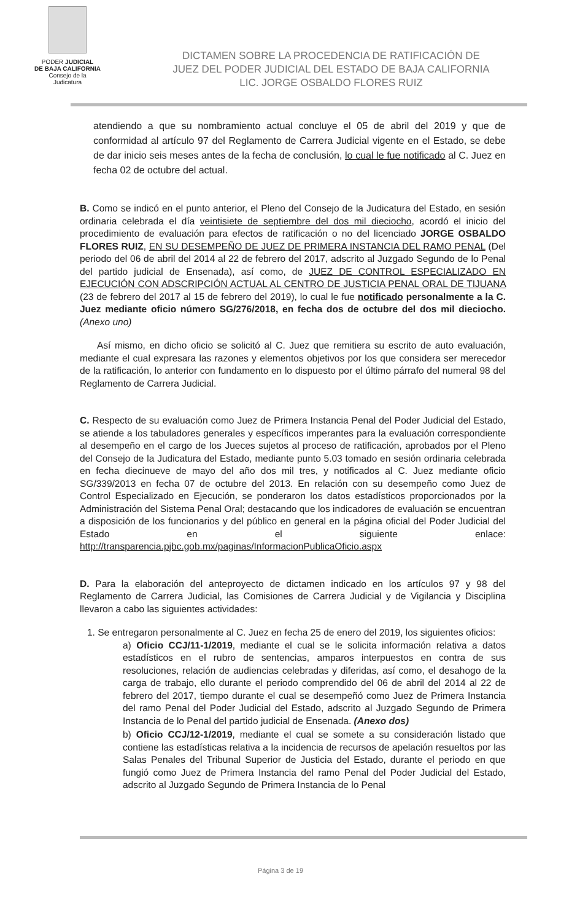PODER JUDICIAL
DE BAJA CALIFORNIA
Consejo de la Judicatura
DICTAMEN SOBRE LA PROCEDENCIA DE RATIFICACIÓN DE
JUEZ DEL PODER JUDICIAL DEL ESTADO DE BAJA CALIFORNIA
LIC. JORGE OSBALDO FLORES RUIZ
atendiendo a que su nombramiento actual concluye el 05 de abril del 2019 y que de conformidad al artículo 97 del Reglamento de Carrera Judicial vigente en el Estado, se debe de dar inicio seis meses antes de la fecha de conclusión, lo cual le fue notificado al C. Juez en fecha 02 de octubre del actual.
B. Como se indicó en el punto anterior, el Pleno del Consejo de la Judicatura del Estado, en sesión ordinaria celebrada el día veintisiete de septiembre del dos mil dieciocho, acordó el inicio del procedimiento de evaluación para efectos de ratificación o no del licenciado JORGE OSBALDO FLORES RUIZ, EN SU DESEMPEÑO DE JUEZ DE PRIMERA INSTANCIA DEL RAMO PENAL (Del periodo del 06 de abril del 2014 al 22 de febrero del 2017, adscrito al Juzgado Segundo de lo Penal del partido judicial de Ensenada), así como, de JUEZ DE CONTROL ESPECIALIZADO EN EJECUCIÓN CON ADSCRIPCIÓN ACTUAL AL CENTRO DE JUSTICIA PENAL ORAL DE TIJUANA (23 de febrero del 2017 al 15 de febrero del 2019), lo cual le fue notificado personalmente a la C. Juez mediante oficio número SG/276/2018, en fecha dos de octubre del dos mil dieciocho. (Anexo uno)
Así mismo, en dicho oficio se solicitó al C. Juez que remitiera su escrito de auto evaluación, mediante el cual expresara las razones y elementos objetivos por los que considera ser merecedor de la ratificación, lo anterior con fundamento en lo dispuesto por el último párrafo del numeral 98 del Reglamento de Carrera Judicial.
C. Respecto de su evaluación como Juez de Primera Instancia Penal del Poder Judicial del Estado, se atiende a los tabuladores generales y específicos imperantes para la evaluación correspondiente al desempeño en el cargo de los Jueces sujetos al proceso de ratificación, aprobados por el Pleno del Consejo de la Judicatura del Estado, mediante punto 5.03 tomado en sesión ordinaria celebrada en fecha diecinueve de mayo del año dos mil tres, y notificados al C. Juez mediante oficio SG/339/2013 en fecha 07 de octubre del 2013. En relación con su desempeño como Juez de Control Especializado en Ejecución, se ponderaron los datos estadísticos proporcionados por la Administración del Sistema Penal Oral; destacando que los indicadores de evaluación se encuentran a disposición de los funcionarios y del público en general en la página oficial del Poder Judicial del Estado en el siguiente enlace: http://transparencia.pjbc.gob.mx/paginas/InformacionPublicaOficio.aspx
D. Para la elaboración del anteproyecto de dictamen indicado en los artículos 97 y 98 del Reglamento de Carrera Judicial, las Comisiones de Carrera Judicial y de Vigilancia y Disciplina llevaron a cabo las siguientes actividades:
1. Se entregaron personalmente al C. Juez en fecha 25 de enero del 2019, los siguientes oficios:
a) Oficio CCJ/11-1/2019, mediante el cual se le solicita información relativa a datos estadísticos en el rubro de sentencias, amparos interpuestos en contra de sus resoluciones, relación de audiencias celebradas y diferidas, así como, el desahogo de la carga de trabajo, ello durante el periodo comprendido del 06 de abril del 2014 al 22 de febrero del 2017, tiempo durante el cual se desempeñó como Juez de Primera Instancia del ramo Penal del Poder Judicial del Estado, adscrito al Juzgado Segundo de Primera Instancia de lo Penal del partido judicial de Ensenada. (Anexo dos)
b) Oficio CCJ/12-1/2019, mediante el cual se somete a su consideración listado que contiene las estadísticas relativa a la incidencia de recursos de apelación resueltos por las Salas Penales del Tribunal Superior de Justicia del Estado, durante el periodo en que fungió como Juez de Primera Instancia del ramo Penal del Poder Judicial del Estado, adscrito al Juzgado Segundo de Primera Instancia de lo Penal
Página 3 de 19